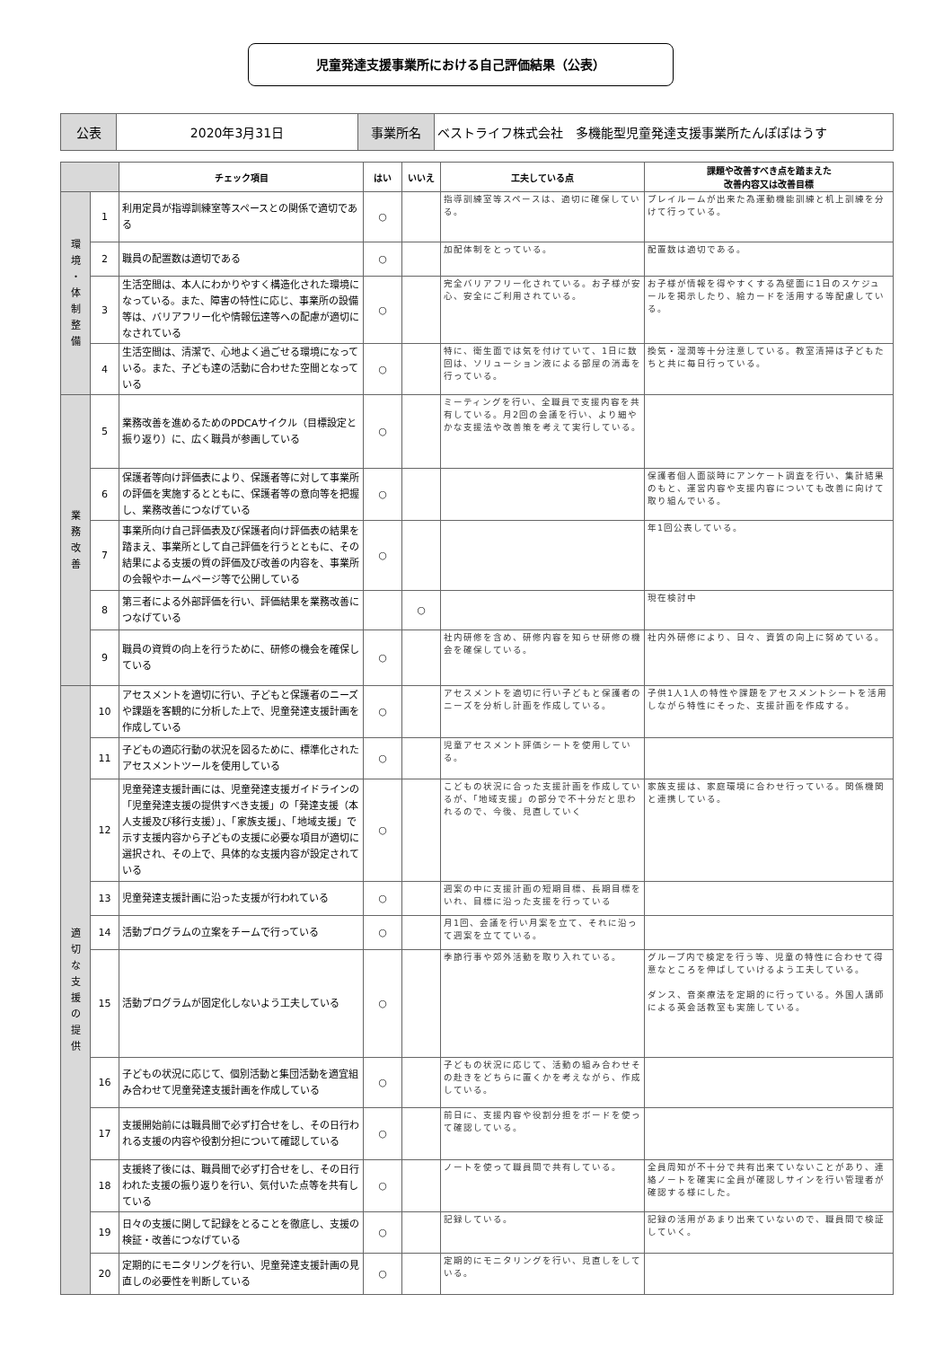児童発達支援事業所における自己評価結果（公表）
| 公表 | 2020年3月31日 | 事業所名 | ベストライフ株式会社 多機能型児童発達支援事業所たんぽぽはうす |
| | | チェック項目 | はい | いいえ | 工夫している点 | 課題や改善すべき点を踏まえた 改善内容又は改善目標 |
| --- | --- | --- | --- | --- | --- | --- |
| 環 境 ・ 体 制 整 備 | 1 | 利用定員が指導訓練室等スペースとの関係で適切である | ○ | | 指導訓練室等スペースは、適切に確保している。 | プレイルームが出来た為運動機能訓練と机上訓練を分けて行っている。 |
| | 2 | 職員の配置数は適切である | ○ | | 加配体制をとっている。 | 配置数は適切である。 |
| | 3 | 生活空間は、本人にわかりやすく構造化された環境になっている。また、障害の特性に応じ、事業所の設備等は、バリアフリー化や情報伝達等への配慮が適切になされている | ○ | | 完全バリアフリー化されている。お子様が安心、安全にご利用されている。 | お子様が情報を得やすくする為壁面に1日のスケジュールを掲示したり、絵カードを活用する等配慮している。 |
| | 4 | 生活空間は、清潔で、心地よく過ごせる環境になっている。また、子ども達の活動に合わせた空間となっている | ○ | | 特に、衛生面では気を付けていて、1日に数回は、ソリューション液による部屋の消毒を行っている。 | 換気・湿潤等十分注意している。教室清掃は子どもたちと共に毎日行っている。 |
| 業 務 改 善 | 5 | 業務改善を進めるためのPDCAサイクル（目標設定と振り返り）に、広く職員が参画している | ○ | | ミーティングを行い、全職員で支援内容を共有している。月2回の会議を行い、より細やかな支援法や改善策を考えて実行している。 | |
| | 6 | 保護者等向け評価表により、保護者等に対して事業所の評価を実施するとともに、保護者等の意向等を把握し、業務改善につなげている | ○ | | | 保護者個人面談時にアンケート調査を行い、集計結果のもと、運営内容や支援内容についても改善に向けて取り組んでいる。 |
| | 7 | 事業所向け自己評価表及び保護者向け評価表の結果を踏まえ、事業所として自己評価を行うとともに、その結果による支援の質の評価及び改善の内容を、事業所の会報やホームページ等で公開している | ○ | | | 年1回公表している。 |
| | 8 | 第三者による外部評価を行い、評価結果を業務改善につなげている | | ○ | | 現在検討中 |
| | 9 | 職員の資質の向上を行うために、研修の機会を確保している | ○ | | 社内研修を含め、研修内容を知らせ研修の機会を確保している。 | 社内外研修により、日々、資質の向上に努めている。 |
| 適 切 な 支 援 の 提 供 | 10 | アセスメントを適切に行い、子どもと保護者のニーズや課題を客観的に分析した上で、児童発達支援計画を作成している | ○ | | アセスメントを適切に行い子どもと保護者のニーズを分析し計画を作成している。 | 子供1人1人の特性や課題をアセスメントシートを活用しながら特性にそった、支援計画を作成する。 |
| | 11 | 子どもの適応行動の状況を図るために、標準化されたアセスメントツールを使用している | ○ | | 児童アセスメント評価シートを使用している。 | |
| | 12 | 児童発達支援計画には、児童発達支援ガイドラインの「児童発達支援の提供すべき支援」の「発達支援（本人支援及び移行支援）」、「家族支援」、「地域支援」で示す支援内容から子どもの支援に必要な項目が適切に選択され、その上で、具体的な支援内容が設定されている | ○ | | こどもの状況に合った支援計画を作成しているが、「地域支援」の部分で不十分だと思われるので、今後、見直していく | 家族支援は、家庭環境に合わせ行っている。関係機関と連携している。 |
| | 13 | 児童発達支援計画に沿った支援が行われている | ○ | | 週案の中に支援計画の短期目標、長期目標をいれ、目標に沿った支援を行っている | |
| | 14 | 活動プログラムの立案をチームで行っている | ○ | | 月1回、会議を行い月案を立て、それに沿って週案を立てている。 | |
| | 15 | 活動プログラムが固定化しないよう工夫している | ○ | | 季節行事や郊外活動を取り入れている。 | グループ内で検定を行う等、児童の特性に合わせて得意なところを伸ばしていけるよう工夫している。 ダンス、音楽療法を定期的に行っている。外国人講師による英会話教室も実施している。 |
| | 16 | 子どもの状況に応じて、個別活動と集団活動を適宜組み合わせて児童発達支援計画を作成している | ○ | | 子どもの状況に応じて、活動の組み合わせその赴きをどちらに置くかを考えながら、作成している。 | |
| | 17 | 支援開始前には職員間で必ず打合せをし、その日行われる支援の内容や役割分担について確認している | ○ | | 前日に、支援内容や役割分担をボードを使って確認している。 | |
| | 18 | 支援終了後には、職員間で必ず打合せをし、その日行われた支援の振り返りを行い、気付いた点等を共有している | ○ | | ノートを使って職員間で共有している。 | 全員周知が不十分で共有出来ていないことがあり、連絡ノートを確実に全員が確認しサインを行い管理者が確認する様にした。 |
| | 19 | 日々の支援に関して記録をとることを徹底し、支援の検証・改善につなげている | ○ | | 記録している。 | 記録の活用があまり出来ていないので、職員間で検証していく。 |
| | 20 | 定期的にモニタリングを行い、児童発達支援計画の見直しの必要性を判断している | ○ | | 定期的にモニタリングを行い、見直しをしている。 | |